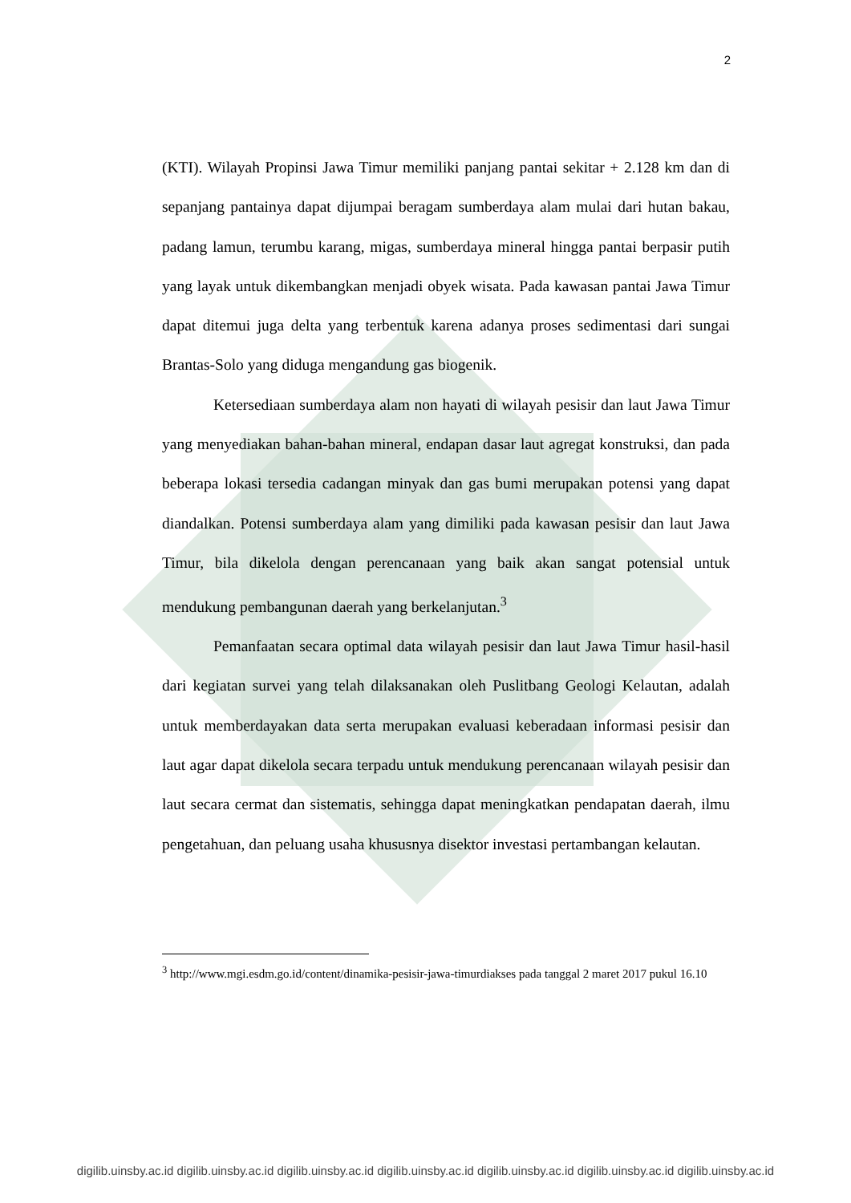2
(KTI). Wilayah Propinsi Jawa Timur memiliki panjang pantai sekitar + 2.128 km dan di sepanjang pantainya dapat dijumpai beragam sumberdaya alam mulai dari hutan bakau, padang lamun, terumbu karang, migas, sumberdaya mineral hingga pantai berpasir putih yang layak untuk dikembangkan menjadi obyek wisata. Pada kawasan pantai Jawa Timur dapat ditemui juga delta yang terbentuk karena adanya proses sedimentasi dari sungai Brantas-Solo yang diduga mengandung gas biogenik.
Ketersediaan sumberdaya alam non hayati di wilayah pesisir dan laut Jawa Timur yang menyediakan bahan-bahan mineral, endapan dasar laut agregat konstruksi, dan pada beberapa lokasi tersedia cadangan minyak dan gas bumi merupakan potensi yang dapat diandalkan. Potensi sumberdaya alam yang dimiliki pada kawasan pesisir dan laut Jawa Timur, bila dikelola dengan perencanaan yang baik akan sangat potensial untuk mendukung pembangunan daerah yang berkelanjutan.<sup>3</sup>
Pemanfaatan secara optimal data wilayah pesisir dan laut Jawa Timur hasil-hasil dari kegiatan survei yang telah dilaksanakan oleh Puslitbang Geologi Kelautan, adalah untuk memberdayakan data serta merupakan evaluasi keberadaan informasi pesisir dan laut agar dapat dikelola secara terpadu untuk mendukung perencanaan wilayah pesisir dan laut secara cermat dan sistematis, sehingga dapat meningkatkan pendapatan daerah, ilmu pengetahuan, dan peluang usaha khususnya disektor investasi pertambangan kelautan.
<sup>3</sup> http://www.mgi.esdm.go.id/content/dinamika-pesisir-jawa-timurdiakses pada tanggal 2 maret 2017 pukul 16.10
digilib.uinsby.ac.id digilib.uinsby.ac.id digilib.uinsby.ac.id digilib.uinsby.ac.id digilib.uinsby.ac.id digilib.uinsby.ac.id digilib.uinsby.ac.id